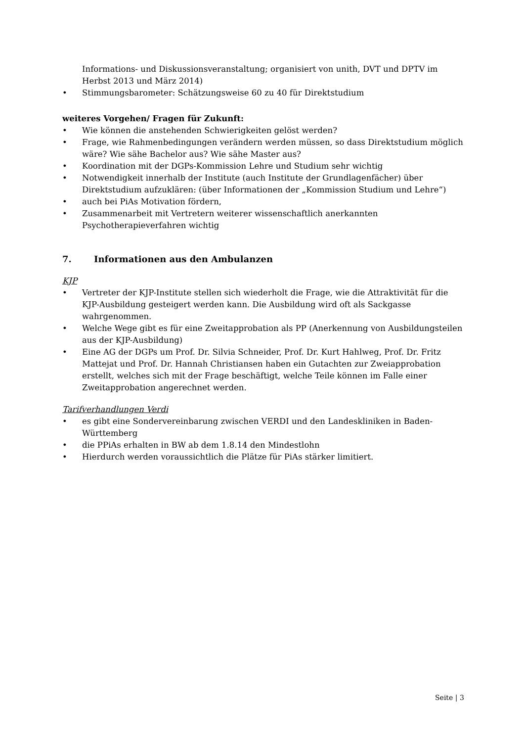Informations- und Diskussionsveranstaltung; organisiert von unith, DVT und DPTV im Herbst 2013 und März 2014)
• Stimmungsbarometer: Schätzungsweise 60 zu 40 für Direktstudium
weiteres Vorgehen/ Fragen für Zukunft:
• Wie können die anstehenden Schwierigkeiten gelöst werden?
• Frage, wie Rahmenbedingungen verändern werden müssen, so dass Direktstudium möglich wäre? Wie sähe Bachelor aus? Wie sähe Master aus?
• Koordination mit der DGPs-Kommission Lehre und Studium sehr wichtig
• Notwendigkeit innerhalb der Institute (auch Institute der Grundlagenfächer) über Direktstudium aufzuklären: (über Informationen der „Kommission Studium und Lehre“)
• auch bei PiAs Motivation fördern,
• Zusammenarbeit mit Vertretern weiterer wissenschaftlich anerkannten Psychotherapieverfahren wichtig
7. Informationen aus den Ambulanzen
KJP
• Vertreter der KJP-Institute stellen sich wiederholt die Frage, wie die Attraktivität für die KJP-Ausbildung gesteigert werden kann. Die Ausbildung wird oft als Sackgasse wahrgenommen.
• Welche Wege gibt es für eine Zweitapprobation als PP (Anerkennung von Ausbildungsteilen aus der KJP-Ausbildung)
• Eine AG der DGPs um Prof. Dr. Silvia Schneider, Prof. Dr. Kurt Hahlweg, Prof. Dr. Fritz Mattejat und Prof. Dr. Hannah Christiansen haben ein Gutachten zur Zweiapprobation erstellt, welches sich mit der Frage beschäftigt, welche Teile können im Falle einer Zweitapprobation angerechnet werden.
Tarifverhandlungen Verdi
• es gibt eine Sondervereinbarung zwischen VERDI und den Landeskliniken in Baden-Württemberg
• die PPiAs erhalten in BW ab dem 1.8.14 den Mindestlohn
• Hierdurch werden voraussichtlich die Plätze für PiAs stärker limitiert.
Seite | 3